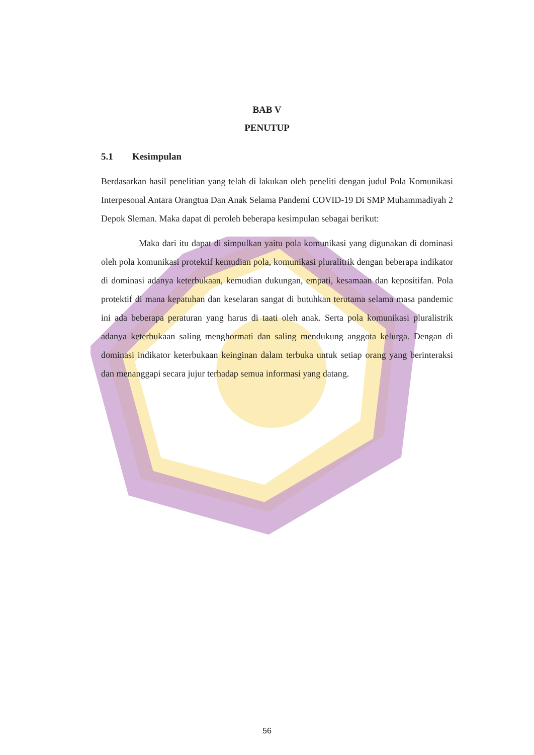BAB V
PENUTUP
5.1 Kesimpulan
Berdasarkan hasil penelitian yang telah di lakukan oleh peneliti dengan judul Pola Komunikasi Interpesonal Antara Orangtua Dan Anak Selama Pandemi COVID-19 Di SMP Muhammadiyah 2 Depok Sleman. Maka dapat di peroleh beberapa kesimpulan sebagai berikut:
Maka dari itu dapat di simpulkan yaitu pola komunikasi yang digunakan di dominasi oleh pola komunikasi protektif kemudian pola, komunikasi pluralitrik dengan beberapa indikator di dominasi adanya keterbukaan, kemudian dukungan, empati, kesamaan dan kepositifan. Pola protektif di mana kepatuhan dan keselaran sangat di butuhkan terutama selama masa pandemic ini ada beberapa peraturan yang harus di taati oleh anak. Serta pola komunikasi pluralistrik adanya keterbukaan saling menghormati dan saling mendukung anggota kelurga. Dengan di dominasi indikator keterbukaan keinginan dalam terbuka untuk setiap orang yang berinteraksi dan menanggapi secara jujur terhadap semua informasi yang datang.
56